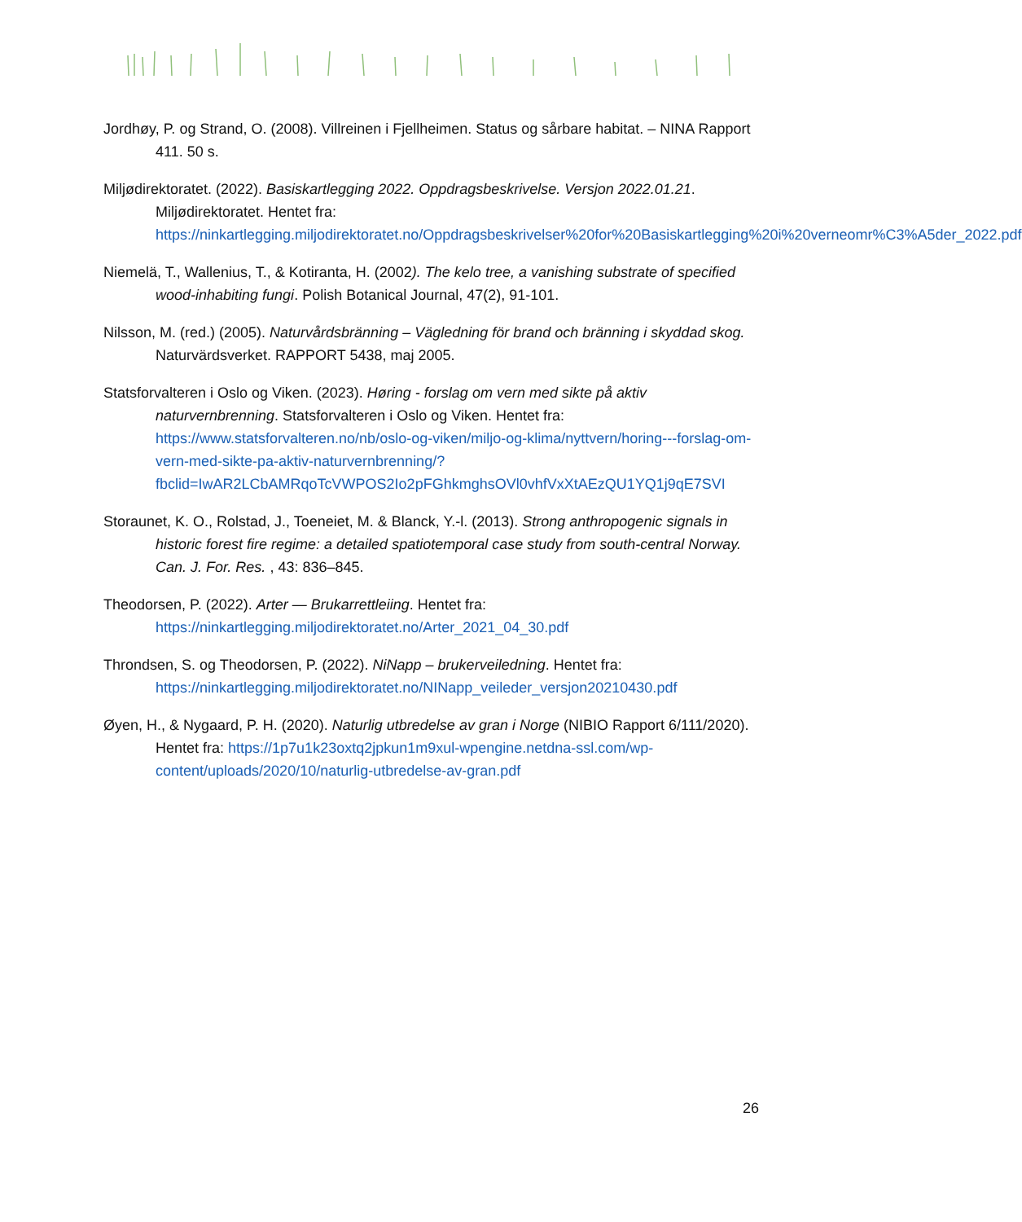Jordhøy, P. og Strand, O. (2008). Villreinen i Fjellheimen. Status og sårbare habitat. – NINA Rapport 411. 50 s.
Miljødirektoratet. (2022). Basiskartlegging 2022. Oppdragsbeskrivelse. Versjon 2022.01.21. Miljødirektoratet. Hentet fra: https://ninkartlegging.miljodirektoratet.no/Oppdragsbeskrivelser%20for%20Basiskartlegging%20i%20verneomr%C3%A5der_2022.pdf
Niemelä, T., Wallenius, T., & Kotiranta, H. (2002). The kelo tree, a vanishing substrate of specified wood-inhabiting fungi. Polish Botanical Journal, 47(2), 91-101.
Nilsson, M. (red.) (2005). Naturvårdsbränning – Vägledning för brand och bränning i skyddad skog. Naturvärdsverket. RAPPORT 5438, maj 2005.
Statsforvalteren i Oslo og Viken. (2023). Høring - forslag om vern med sikte på aktiv naturvernbrenning. Statsforvalteren i Oslo og Viken. Hentet fra: https://www.statsforvalteren.no/nb/oslo-og-viken/miljo-og-klima/nyttvern/horing---forslag-om-vern-med-sikte-pa-aktiv-naturvernbrenning/?fbclid=IwAR2LCbAMRqoTcVWPOS2Io2pFGhkmghsOVl0vhfVxXtAEzQU1YQ1j9qE7SVI
Storaunet, K. O., Rolstad, J., Toeneiet, M. & Blanck, Y.-l. (2013). Strong anthropogenic signals in historic forest fire regime: a detailed spatiotemporal case study from south-central Norway. Can. J. For. Res. , 43: 836–845.
Theodorsen, P. (2022). Arter — Brukarrettleiing. Hentet fra: https://ninkartlegging.miljodirektoratet.no/Arter_2021_04_30.pdf
Throndsen, S. og Theodorsen, P. (2022). NiNapp – brukerveiledning. Hentet fra: https://ninkartlegging.miljodirektoratet.no/NINapp_veileder_versjon20210430.pdf
Øyen, H., & Nygaard, P. H. (2020). Naturlig utbredelse av gran i Norge (NIBIO Rapport 6/111/2020). Hentet fra: https://1p7u1k23oxtq2jpkun1m9xul-wpengine.netdna-ssl.com/wp-content/uploads/2020/10/naturlig-utbredelse-av-gran.pdf
26